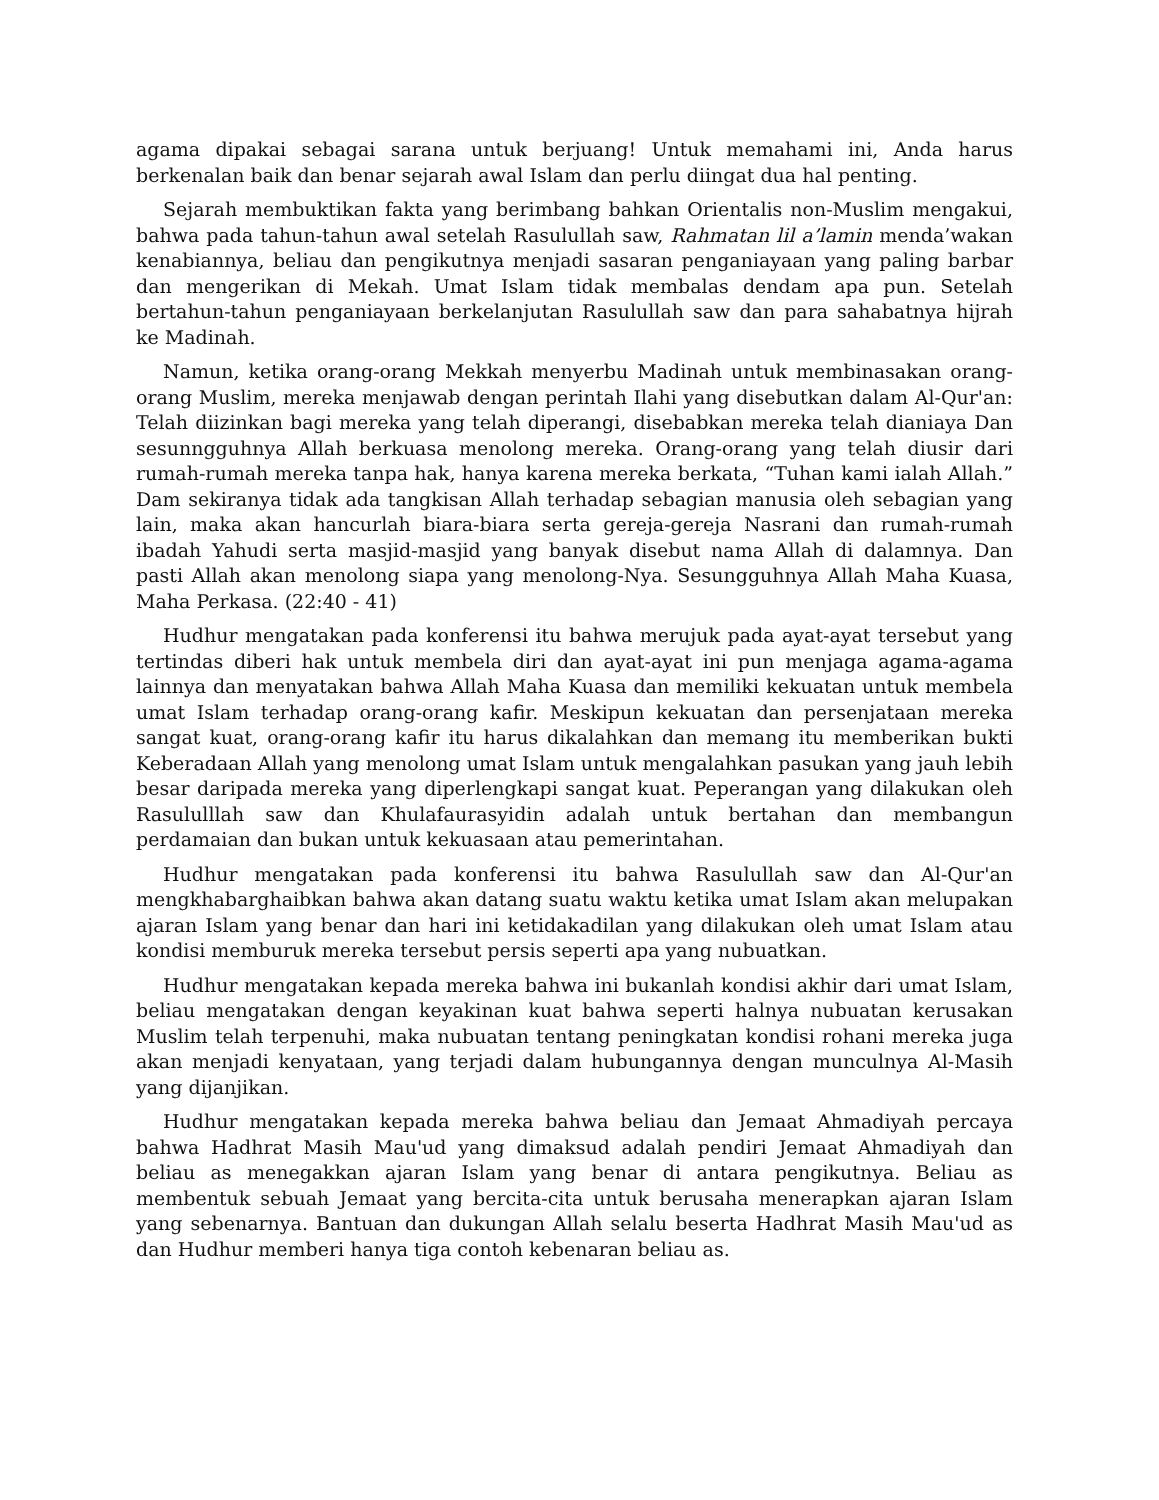agama dipakai sebagai sarana untuk berjuang! Untuk memahami ini, Anda harus berkenalan baik dan benar sejarah awal Islam dan perlu diingat dua hal penting.
Sejarah membuktikan fakta yang berimbang bahkan Orientalis non-Muslim mengakui, bahwa pada tahun-tahun awal setelah Rasulullah saw, Rahmatan lil a’lamin menda’wakan kenabiannya, beliau dan pengikutnya menjadi sasaran penganiayaan yang paling barbar dan mengerikan di Mekah. Umat Islam tidak membalas dendam apa pun. Setelah bertahun-tahun penganiayaan berkelanjutan Rasulullah saw dan para sahabatnya hijrah ke Madinah.
Namun, ketika orang-orang Mekkah menyerbu Madinah untuk membinasakan orang-orang Muslim, mereka menjawab dengan perintah Ilahi yang disebutkan dalam Al-Qur'an: Telah diizinkan bagi mereka yang telah diperangi, disebabkan mereka telah dianiaya Dan sesunngguhnya Allah berkuasa menolong mereka. Orang-orang yang telah diusir dari rumah-rumah mereka tanpa hak, hanya karena mereka berkata, “Tuhan kami ialah Allah.” Dam sekiranya tidak ada tangkisan Allah terhadap sebagian manusia oleh sebagian yang lain, maka akan hancurlah biara-biara serta gereja-gereja Nasrani dan rumah-rumah ibadah Yahudi serta masjid-masjid yang banyak disebut nama Allah di dalamnya. Dan pasti Allah akan menolong siapa yang menolong-Nya. Sesungguhnya Allah Maha Kuasa, Maha Perkasa. (22:40 - 41)
Hudhur mengatakan pada konferensi itu bahwa merujuk pada ayat-ayat tersebut yang tertindas diberi hak untuk membela diri dan ayat-ayat ini pun menjaga agama-agama lainnya dan menyatakan bahwa Allah Maha Kuasa dan memiliki kekuatan untuk membela umat Islam terhadap orang-orang kafir. Meskipun kekuatan dan persenjataan mereka sangat kuat, orang-orang kafir itu harus dikalahkan dan memang itu memberikan bukti Keberadaan Allah yang menolong umat Islam untuk mengalahkan pasukan yang jauh lebih besar daripada mereka yang diperlengkapi sangat kuat. Peperangan yang dilakukan oleh Rasululllah saw dan Khulafaurasyidin adalah untuk bertahan dan membangun perdamaian dan bukan untuk kekuasaan atau pemerintahan.
Hudhur mengatakan pada konferensi itu bahwa Rasulullah saw dan Al-Qur'an mengkhabarghaibkan bahwa akan datang suatu waktu ketika umat Islam akan melupakan ajaran Islam yang benar dan hari ini ketidakadilan yang dilakukan oleh umat Islam atau kondisi memburuk mereka tersebut persis seperti apa yang nubuatkan.
Hudhur mengatakan kepada mereka bahwa ini bukanlah kondisi akhir dari umat Islam, beliau mengatakan dengan keyakinan kuat bahwa seperti halnya nubuatan kerusakan Muslim telah terpenuhi, maka nubuatan tentang peningkatan kondisi rohani mereka juga akan menjadi kenyataan, yang terjadi dalam hubungannya dengan munculnya Al-Masih yang dijanjikan.
Hudhur mengatakan kepada mereka bahwa beliau dan Jemaat Ahmadiyah percaya bahwa Hadhrat Masih Mau'ud yang dimaksud adalah pendiri Jemaat Ahmadiyah dan beliau as menegakkan ajaran Islam yang benar di antara pengikutnya. Beliau as membentuk sebuah Jemaat yang bercita-cita untuk berusaha menerapkan ajaran Islam yang sebenarnya. Bantuan dan dukungan Allah selalu beserta Hadhrat Masih Mau'ud as dan Hudhur memberi hanya tiga contoh kebenaran beliau as.